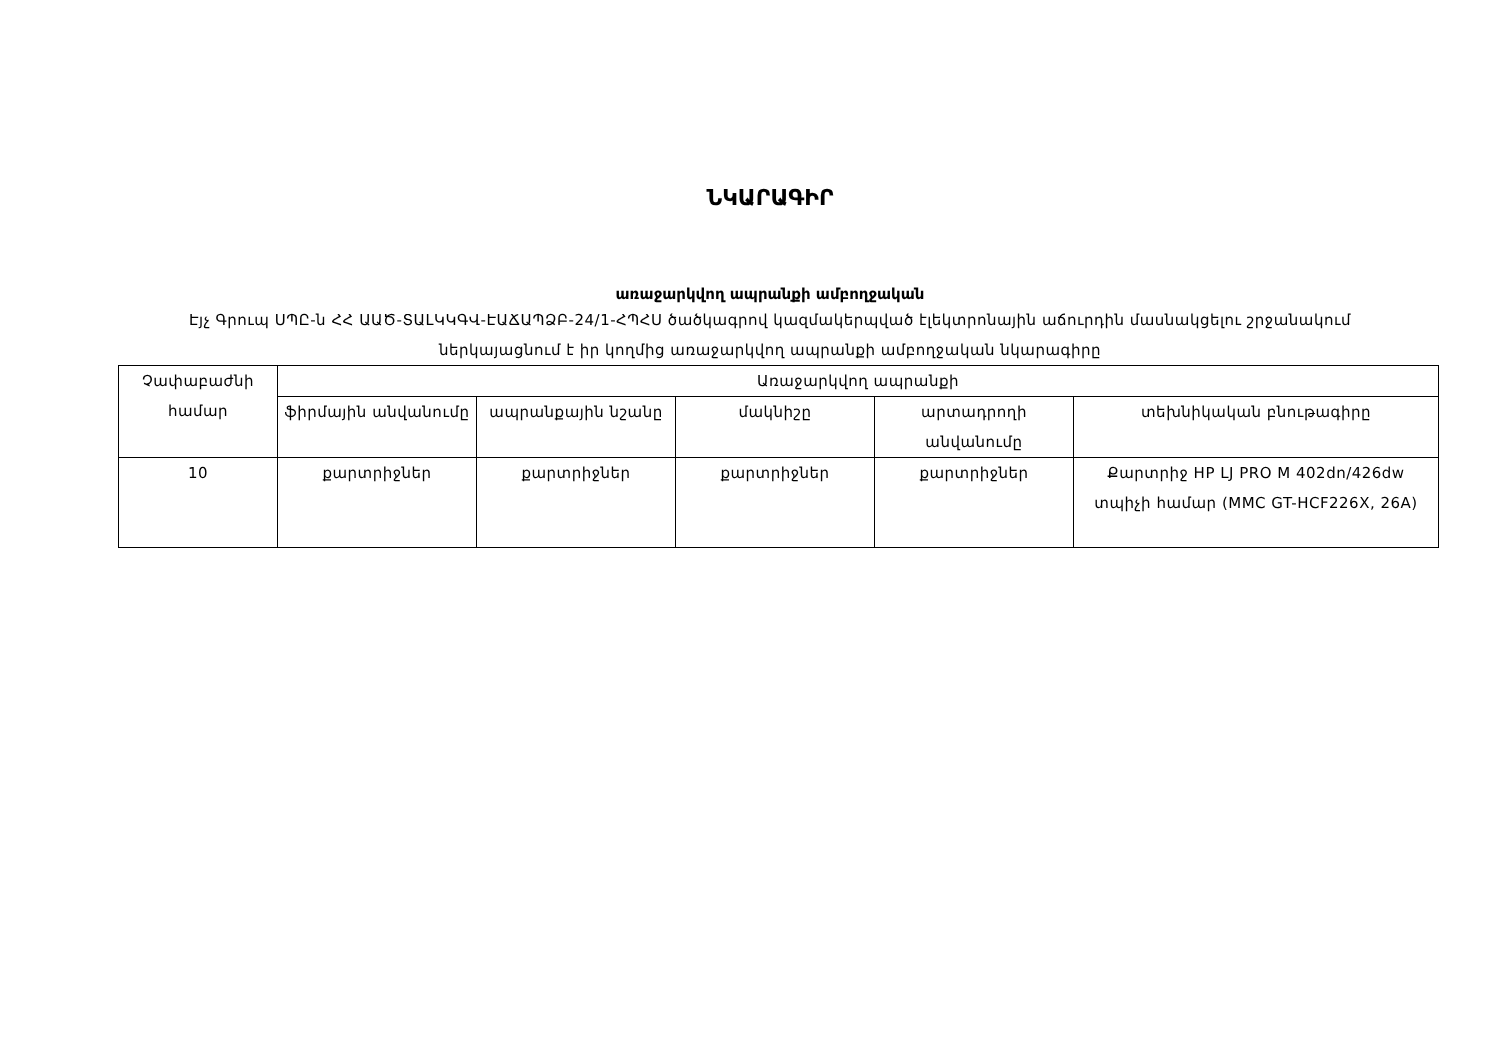ՆԿԱՐԱԳԻՐ
առաջարկվող ապրանքի ամբողջական
Էյչ Գրուպ ՍՊԸ-ն ՀՀ ԱԱԾ-ՏԱԼԿԿԳՎ-ԷԱՃԱՊՁԲ-24/1-ՀՊՀՍ ծածկագրով կազմակերպված էլեկտրոնային աճուրդին մասնակցելու շրջանակում ներկայացնում է իր կողմից առաջարկվող ապրանքի ամբողջական նկարագիրը
| Չափաբաժնի համար | Առաջարկվող ապրանքի | | | | |
| --- | --- | --- | --- | --- | --- |
| | ֆիրմային անվանումը | ապրանքային նշանը | մակնիշը | արտադրողի անվանումը | տեխնիկական բնութագիրը |
| 10 | քարտրիջներ | քարտրիջներ | քարտրիջներ | քարտրիջներ | Քարտրիջ HP LJ PRO M 402dn/426dw տպիչի համար (MMC GT-HCF226X, 26A) |